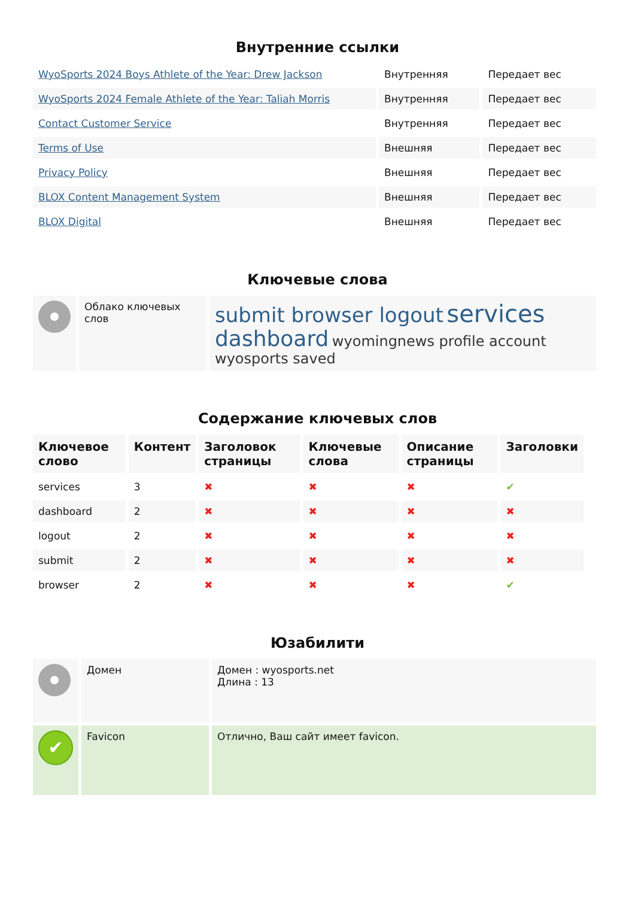Внутренние ссылки
| WyoSports 2024 Boys Athlete of the Year: Drew Jackson | Внутренняя | Передает вес |
| WyoSports 2024 Female Athlete of the Year: Taliah Morris | Внутренняя | Передает вес |
| Contact Customer Service | Внутренняя | Передает вес |
| Terms of Use | Внешняя | Передает вес |
| Privacy Policy | Внешняя | Передает вес |
| BLOX Content Management System | Внешняя | Передает вес |
| BLOX Digital | Внешняя | Передает вес |
Ключевые слова
| | Облако ключевых слов | submit browser logout services dashboard wyomingnews profile account wyosports saved |
Содержание ключевых слов
| Ключевое слово | Контент | Заголовок страницы | Ключевые слова | Описание страницы | Заголовки |
| --- | --- | --- | --- | --- | --- |
| services | 3 | ✖ | ✖ | ✖ | ✔ |
| dashboard | 2 | ✖ | ✖ | ✖ | ✖ |
| logout | 2 | ✖ | ✖ | ✖ | ✖ |
| submit | 2 | ✖ | ✖ | ✖ | ✖ |
| browser | 2 | ✖ | ✖ | ✖ | ✔ |
Юзабилити
| | Домен | Домен : wyosports.net Длина : 13 |
| ✔ | Favicon | Отлично, Ваш сайт имеет favicon. |